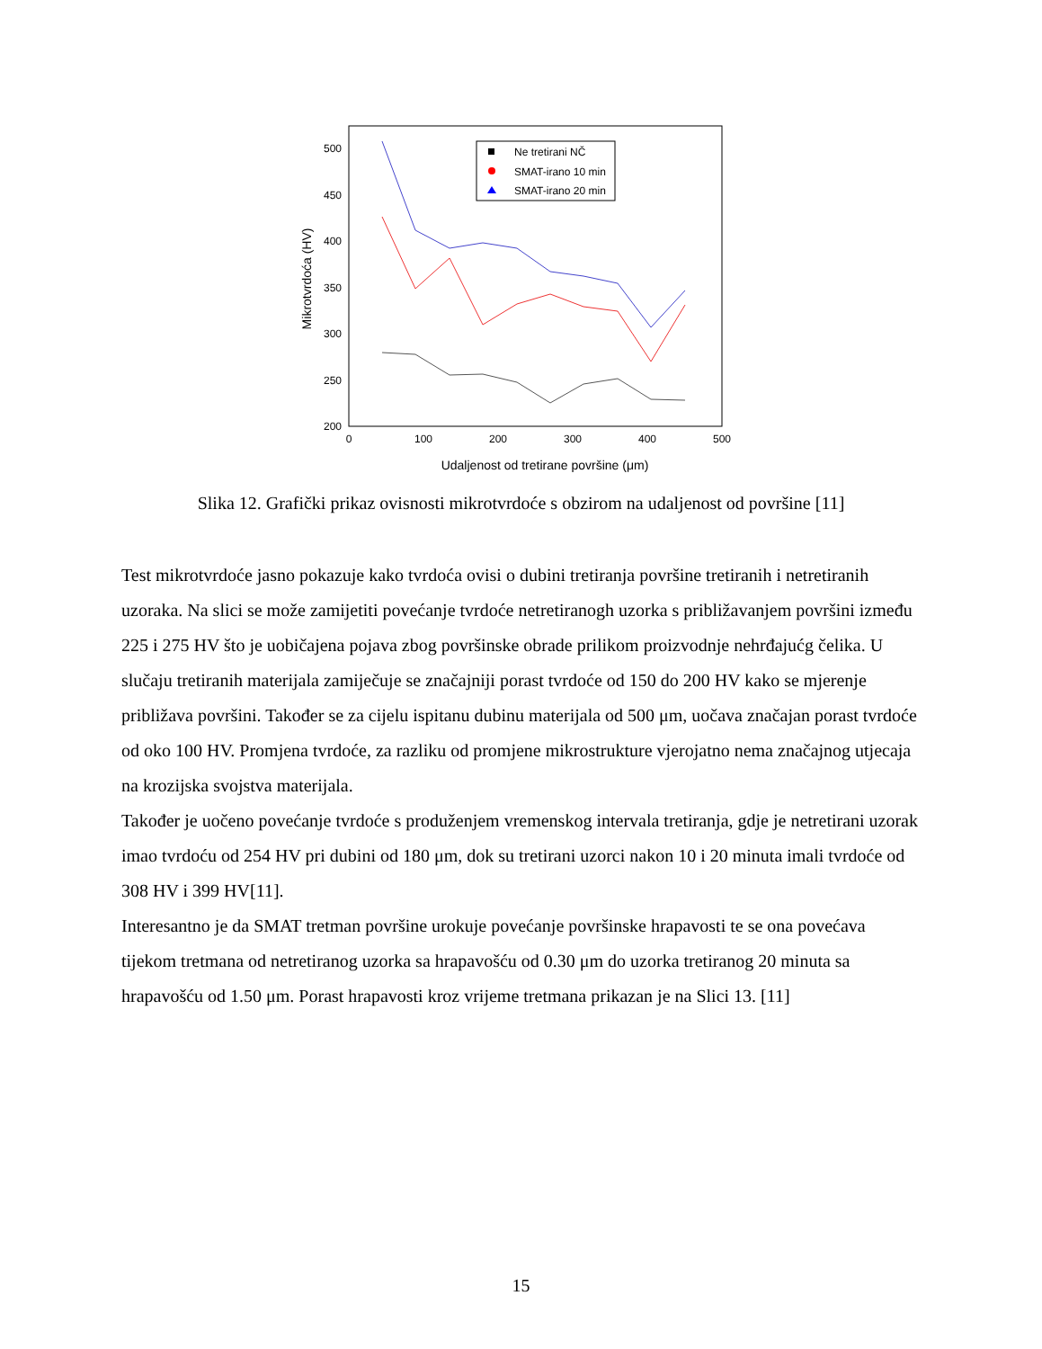500
450
400
350
300
250
200
0
100
200
300
400
500
Udaljenost od tretirane površine (μm)
Mikrotvrdoća (HV)
Ne tretirani NČ
SMAT-irano 10 min
SMAT-irano 20 min
Slika 12. Grafički prikaz ovisnosti mikrotvrdoće s obzirom na udaljenost od površine [11]
Test mikrotvrdoće jasno pokazuje kako tvrdoća ovisi o dubini tretiranja površine tretiranih i netretiranih uzoraka. Na slici se može zamijetiti povećanje tvrdoće netretiranogh uzorka s približavanjem površini između 225 i 275 HV što je uobičajena pojava zbog površinske obrade prilikom proizvodnje nehrđajućg čelika. U slučaju tretiranih materijala zamiječuje se značajniji porast tvrdoće od 150 do 200 HV kako se mjerenje približava površini. Također se za cijelu ispitanu dubinu materijala od 500 μm, uočava značajan porast tvrdoće od oko 100 HV. Promjena tvrdoće, za razliku od promjene mikrostrukture vjerojatno nema značajnog utjecaja na krozijska svojstva materijala.
Također je uočeno povećanje tvrdoće s produženjem vremenskog intervala tretiranja, gdje je netretirani uzorak imao tvrdoću od 254 HV pri dubini od 180 μm, dok su tretirani uzorci nakon 10 i 20 minuta imali tvrdoće od 308 HV i 399 HV[11].
Interesantno je da SMAT tretman površine urokuje povećanje površinske hrapavosti te se ona povećava tijekom tretmana od netretiranog uzorka sa hrapavošću od 0.30 μm do uzorka tretiranog 20 minuta sa hrapavošću od 1.50 μm. Porast hrapavosti kroz vrijeme tretmana prikazan je na Slici 13. [11]
15